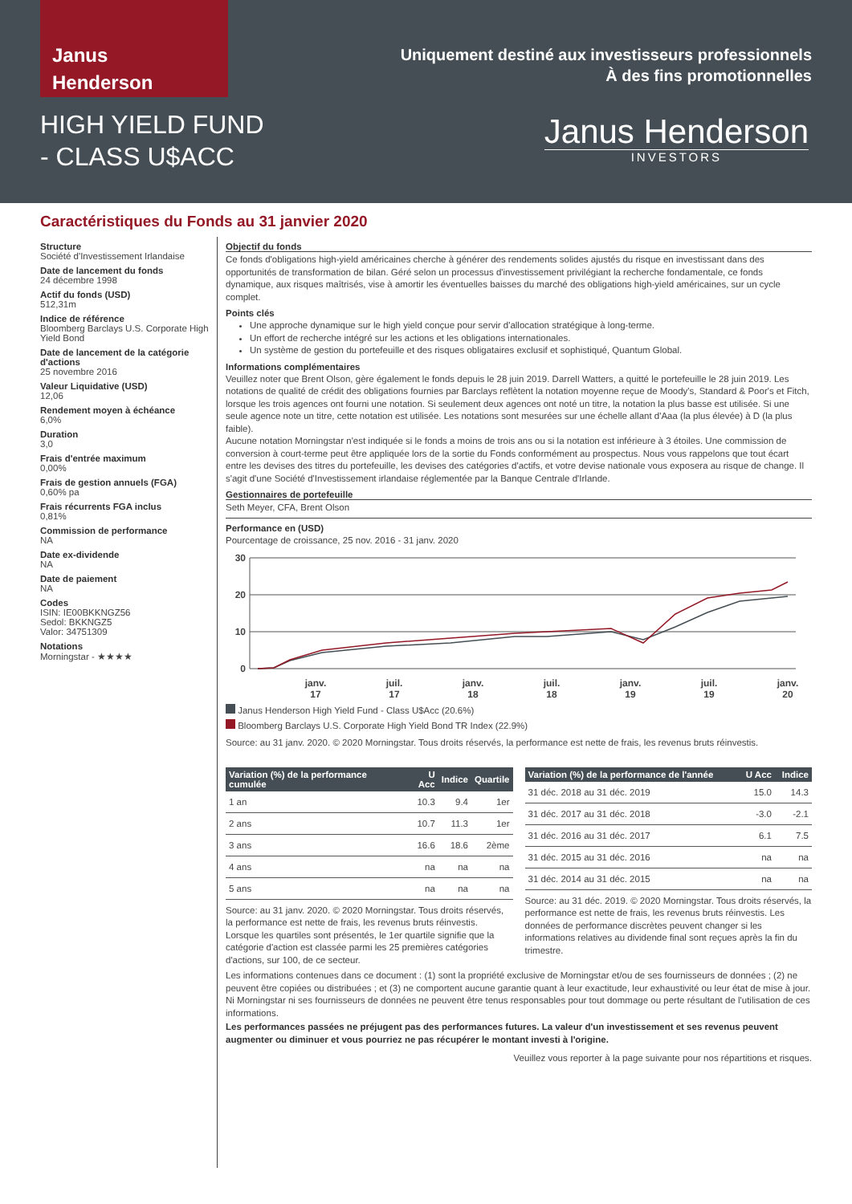Janus
Henderson
HIGH YIELD FUND
- CLASS U$ACC
Uniquement destiné aux investisseurs professionnels
À des fins promotionnelles
Janus Henderson
INVESTORS
Caractéristiques du Fonds au 31 janvier 2020
Structure
Société d'Investissement Irlandaise
Date de lancement du fonds
24 décembre 1998
Actif du fonds (USD)
512,31m
Indice de référence
Bloomberg Barclays U.S. Corporate High Yield Bond
Date de lancement de la catégorie d'actions
25 novembre 2016
Valeur Liquidative (USD)
12,06
Rendement moyen à échéance
6,0%
Duration
3,0
Frais d'entrée maximum
0,00%
Frais de gestion annuels (FGA)
0,60% pa
Frais récurrents FGA inclus
0,81%
Commission de performance
NA
Date ex-dividende
NA
Date de paiement
NA
Codes
ISIN: IE00BKKNGZ56
Sedol: BKKNGZ5
Valor: 34751309
Notations
Morningstar - ★★★★
Objectif du fonds
Ce fonds d'obligations high-yield américaines cherche à générer des rendements solides ajustés du risque en investissant dans des opportunités de transformation de bilan. Géré selon un processus d'investissement privilégiant la recherche fondamentale, ce fonds dynamique, aux risques maîtrisés, vise à amortir les éventuelles baisses du marché des obligations high-yield américaines, sur un cycle complet.
Points clés
Une approche dynamique sur le high yield conçue pour servir d'allocation stratégique à long-terme.
Un effort de recherche intégré sur les actions et les obligations internationales.
Un système de gestion du portefeuille et des risques obligataires exclusif et sophistiqué, Quantum Global.
Informations complémentaires
Veuillez noter que Brent Olson, gère également le fonds depuis le 28 juin 2019. Darrell Watters, a quitté le portefeuille le 28 juin 2019. Les notations de qualité de crédit des obligations fournies par Barclays reflètent la notation moyenne reçue de Moody's, Standard & Poor's et Fitch, lorsque les trois agences ont fourni une notation. Si seulement deux agences ont noté un titre, la notation la plus basse est utilisée. Si une seule agence note un titre, cette notation est utilisée. Les notations sont mesurées sur une échelle allant d'Aaa (la plus élevée) à D (la plus faible).
Aucune notation Morningstar n'est indiquée si le fonds a moins de trois ans ou si la notation est inférieure à 3 étoiles. Une commission de conversion à court-terme peut être appliquée lors de la sortie du Fonds conformément au prospectus. Nous vous rappelons que tout écart entre les devises des titres du portefeuille, les devises des catégories d'actifs, et votre devise nationale vous exposera au risque de change. Il s'agit d'une Société d'Investissement irlandaise réglementée par la Banque Centrale d'Irlande.
Gestionnaires de portefeuille
Seth Meyer, CFA, Brent Olson
Performance en (USD)
Pourcentage de croissance, 25 nov. 2016 - 31 janv. 2020
30
20
10
0
janv.
17
juil.
17
janv.
18
juil.
18
janv.
19
juil.
19
janv.
20
Janus Henderson High Yield Fund - Class U$Acc (20.6%)
Bloomberg Barclays U.S. Corporate High Yield Bond TR Index (22.9%)
Source: au 31 janv. 2020. © 2020 Morningstar. Tous droits réservés, la performance est nette de frais, les revenus bruts réinvestis.
| Variation (%) de la performance cumulée | U Acc | Indice | Quartile |
| --- | --- | --- | --- |
| 1 an | 10.3 | 9.4 | 1er |
| 2 ans | 10.7 | 11.3 | 1er |
| 3 ans | 16.6 | 18.6 | 2ème |
| 4 ans | na | na | na |
| 5 ans | na | na | na |
Source: au 31 janv. 2020. © 2020 Morningstar. Tous droits réservés, la performance est nette de frais, les revenus bruts réinvestis. Lorsque les quartiles sont présentés, le 1er quartile signifie que la catégorie d'action est classée parmi les 25 premières catégories d'actions, sur 100, de ce secteur.
| Variation (%) de la performance de l'année | U Acc | Indice |
| --- | --- | --- |
| 31 déc. 2018 au 31 déc. 2019 | 15.0 | 14.3 |
| 31 déc. 2017 au 31 déc. 2018 | -3.0 | -2.1 |
| 31 déc. 2016 au 31 déc. 2017 | 6.1 | 7.5 |
| 31 déc. 2015 au 31 déc. 2016 | na | na |
| 31 déc. 2014 au 31 déc. 2015 | na | na |
Source: au 31 déc. 2019. © 2020 Morningstar. Tous droits réservés, la performance est nette de frais, les revenus bruts réinvestis. Les données de performance discrètes peuvent changer si les informations relatives au dividende final sont reçues après la fin du trimestre.
Les informations contenues dans ce document : (1) sont la propriété exclusive de Morningstar et/ou de ses fournisseurs de données ; (2) ne peuvent être copiées ou distribuées ; et (3) ne comportent aucune garantie quant à leur exactitude, leur exhaustivité ou leur état de mise à jour. Ni Morningstar ni ses fournisseurs de données ne peuvent être tenus responsables pour tout dommage ou perte résultant de l'utilisation de ces informations.
Les performances passées ne préjugent pas des performances futures. La valeur d'un investissement et ses revenus peuvent augmenter ou diminuer et vous pourriez ne pas récupérer le montant investi à l'origine.
Veuillez vous reporter à la page suivante pour nos répartitions et risques.